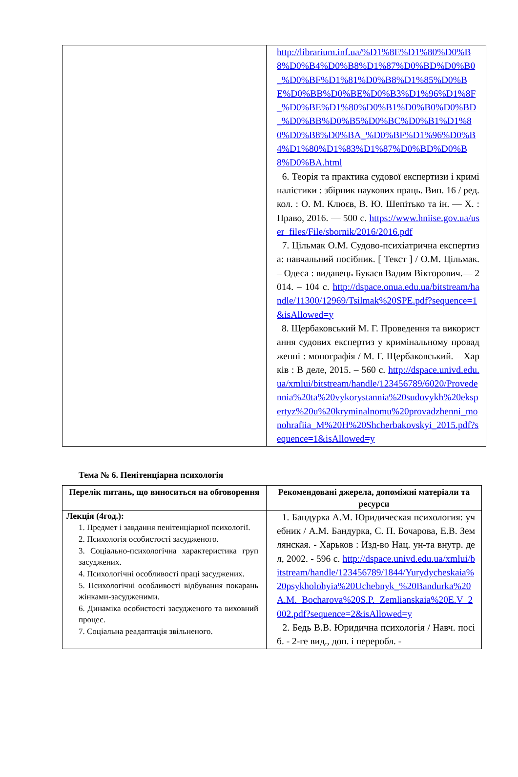| | http://librarium.inf.ua/%D1%8E%D1%80%D0%B8%D0%B4%D0%B8%D1%87%D0%BD%D0%B0_%D0%BF%D1%81%D0%B8%D1%85%D0%BE%D0%BB%D0%BE%D0%B3%D1%96%D1%8F_%D0%BE%D1%80%D0%B1%D0%B0%D0%BD_%D0%BB%D0%B5%D0%BC%D0%B1%D1%80%D0%B8%D0%BA_%D0%BF%D1%96%D0%B4%D1%80%D1%83%D1%87%D0%BD%D0%B8%D0%BA.html 6. Теорія та практика судової експертизи і криміналістики : збірник наукових праць. Вип. 16 / ред. кол. : О. М. Клюєв, В. Ю. Шепітько та ін. — Х. : Право, 2016. — 500 с. https://www.hniise.gov.ua/user_files/File/sbornik/2016/2016.pdf 7. Цільмак О.М. Судово-психіатрична експертиза: навчальний посібник. [ Текст ] / О.М. Цільмак. – Одеса : видавець Букаєв Вадим Вікторович.— 2014. – 104 с. http://dspace.onua.edu.ua/bitstream/handle/11300/12969/Tsilmak%20SPE.pdf?sequence=1&isAllowed=y 8. Щербаковський М. Г. Проведення та використання судових експертиз у кримінальному провадженні : монографія / М. Г. Щербаковський. – Харків : В деле, 2015. – 560 с. http://dspace.univd.edu.ua/xmlui/bitstream/handle/123456789/6020/Provedennia%20ta%20vykorystannia%20sudovykh%20ekspertyz%20u%20kryminalnomu%20provadzhenni_monohrafiia_M%20H%20Shcherbakovskyi_2015.pdf?sequence=1&isAllowed=y |
Тема № 6. Пенітенціарна психологія
| Перелік питань, що виноситься на обговорення | Рекомендовані джерела, допоміжні матеріали та ресурси |
| --- | --- |
| Лекція (4год.): 1. Предмет і завдання пенітенціарної психології. 2. Психологія особистості засудженого. 3. Соціально-психологічна характеристика груп засуджених. 4. Психологічні особливості праці засуджених. 5. Психологічні особливості відбування покарань жінками-засудженими. 6. Динаміка особистості засудженого та виховний процес. 7. Соціальна реадаптація звільненого. | 1. Бандурка А.М. Юридическая психология: учебник / А.М. Бандурка, С. П. Бочарова, Е.В. Землянская. - Харьков : Изд-во Нац. ун-та внутр. дел, 2002. - 596 с. http://dspace.univd.edu.ua/xmlui/bitstream/handle/123456789/1844/Yurydycheskaia%20psykholohyia%20Uchebnyk_%20Bandurka%20A.M._Bocharova%20S.P._Zemlianskaia%20E.V_2002.pdf?sequence=2&isAllowed=y 2. Бедь В.В. Юридична психологія / Навч. посіб. - 2-ге вид., доп. і переробл. - |